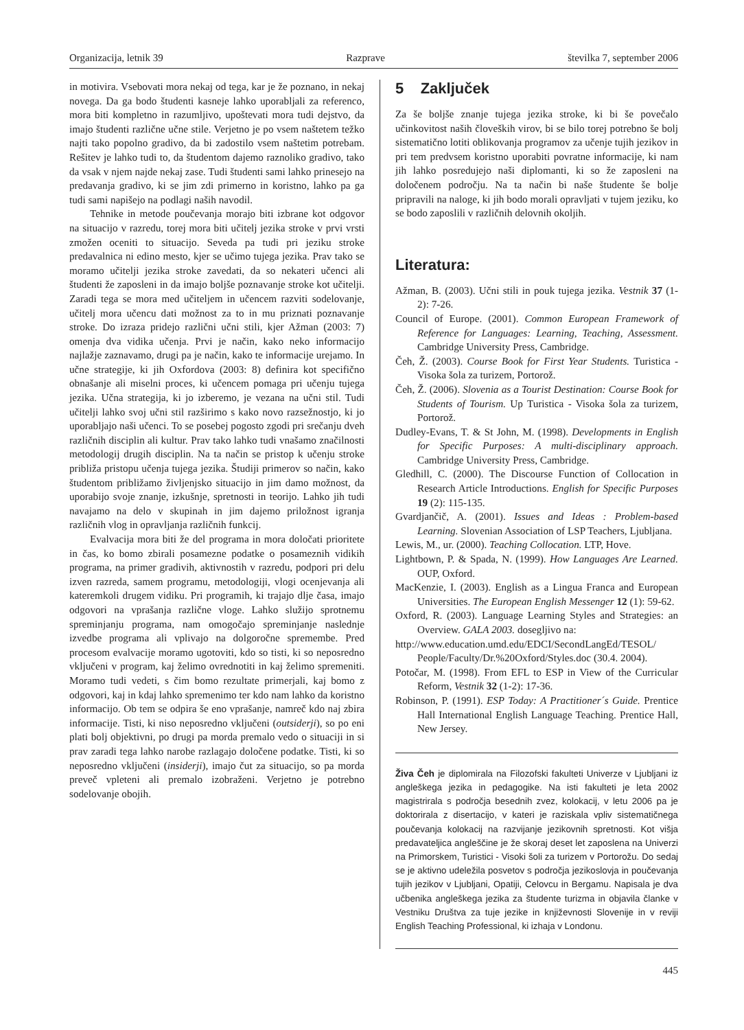Organizacija, letnik 39 Razprave številka 7, september 2006
in motivira. Vsebovati mora nekaj od tega, kar je že poznano, in nekaj novega. Da ga bodo študenti kasneje lahko uporabljali za referenco, mora biti kompletno in razumljivo, upoštevati mora tudi dejstvo, da imajo študenti različne učne stile. Verjetno je po vsem naštetem težko najti tako popolno gradivo, da bi zadostilo vsem naštetim potrebam. Rešitev je lahko tudi to, da študentom dajemo raznoliko gradivo, tako da vsak v njem najde nekaj zase. Tudi študenti sami lahko prinesejo na predavanja gradivo, ki se jim zdi primerno in koristno, lahko pa ga tudi sami napišejo na podlagi naših navodil.
Tehnike in metode poučevanja morajo biti izbrane kot odgovor na situacijo v razredu, torej mora biti učitelj jezika stroke v prvi vrsti zmožen oceniti to situacijo. Seveda pa tudi pri jeziku stroke predavalnica ni edino mesto, kjer se učimo tujega jezika. Prav tako se moramo učitelji jezika stroke zavedati, da so nekateri učenci ali študenti že zaposleni in da imajo boljše poznavanje stroke kot učitelji. Zaradi tega se mora med učiteljem in učencem razviti sodelovanje, učitelj mora učencu dati možnost za to in mu priznati poznavanje stroke. Do izraza pridejo različni učni stili, kjer Ažman (2003: 7) omenja dva vidika učenja. Prvi je način, kako neko informacijo najlažje zaznavamo, drugi pa je način, kako te informacije urejamo. In učne strategije, ki jih Oxfordova (2003: 8) definira kot specifično obnašanje ali miselni proces, ki učencem pomaga pri učenju tujega jezika. Učna strategija, ki jo izberemo, je vezana na učni stil. Tudi učitelji lahko svoj učni stil razširimo s kako novo razsežnostjo, ki jo uporabljajo naši učenci. To se posebej pogosto zgodi pri srečanju dveh različnih disciplin ali kultur. Prav tako lahko tudi vnašamo značilnosti metodologij drugih disciplin. Na ta način se pristop k učenju stroke približa pristopu učenja tujega jezika. Študiji primerov so način, kako študentom približamo življenjsko situacijo in jim damo možnost, da uporabijo svoje znanje, izkušnje, spretnosti in teorijo. Lahko jih tudi navajamo na delo v skupinah in jim dajemo priložnost igranja različnih vlog in opravljanja različnih funkcij.
Evalvacija mora biti že del programa in mora določati prioritete in čas, ko bomo zbirali posamezne podatke o posameznih vidikih programa, na primer gradivih, aktivnostih v razredu, podpori pri delu izven razreda, samem programu, metodologiji, vlogi ocenjevanja ali kateremkoli drugem vidiku. Pri programih, ki trajajo dlje časa, imajo odgovori na vprašanja različne vloge. Lahko služijo sprotnemu spreminjanju programa, nam omogočajo spreminjanje naslednje izvedbe programa ali vplivajo na dolgoročne spremembe. Pred procesom evalvacije moramo ugotoviti, kdo so tisti, ki so neposredno vključeni v program, kaj želimo ovrednotiti in kaj želimo spremeniti. Moramo tudi vedeti, s čim bomo rezultate primerjali, kaj bomo z odgovori, kaj in kdaj lahko spremenimo ter kdo nam lahko da koristno informacijo. Ob tem se odpira še eno vprašanje, namreč kdo naj zbira informacije. Tisti, ki niso neposredno vključeni (outsiderji), so po eni plati bolj objektivni, po drugi pa morda premalo vedo o situaciji in si prav zaradi tega lahko narobe razlagajo določene podatke. Tisti, ki so neposredno vključeni (insiderji), imajo čut za situacijo, so pa morda preveč vpleteni ali premalo izobraženi. Verjetno je potrebno sodelovanje obojih.
5 Zaključek
Za še boljše znanje tujega jezika stroke, ki bi še povečalo učinkovitost naših človeških virov, bi se bilo torej potrebno še bolj sistematično lotiti oblikovanja programov za učenje tujih jezikov in pri tem predvsem koristno uporabiti povratne informacije, ki nam jih lahko posredujejo naši diplomanti, ki so že zaposleni na določenem področju. Na ta način bi naše študente še bolje pripravili na naloge, ki jih bodo morali opravljati v tujem jeziku, ko se bodo zaposlili v različnih delovnih okoljih.
Literatura:
Ažman, B. (2003). Učni stili in pouk tujega jezika. Vestnik 37 (1-2): 7-26.
Council of Europe. (2001). Common European Framework of Reference for Languages: Learning, Teaching, Assessment. Cambridge University Press, Cambridge.
Čeh, Ž. (2003). Course Book for First Year Students. Turistica - Visoka šola za turizem, Portorož.
Čeh, Ž. (2006). Slovenia as a Tourist Destination: Course Book for Students of Tourism. Up Turistica - Visoka šola za turizem, Portorož.
Dudley-Evans, T. & St John, M. (1998). Developments in English for Specific Purposes: A multi-disciplinary approach. Cambridge University Press, Cambridge.
Gledhill, C. (2000). The Discourse Function of Collocation in Research Article Introductions. English for Specific Purposes 19 (2): 115-135.
Gvardjančič, A. (2001). Issues and Ideas : Problem-based Learning. Slovenian Association of LSP Teachers, Ljubljana.
Lewis, M., ur. (2000). Teaching Collocation. LTP, Hove.
Lightbown, P. & Spada, N. (1999). How Languages Are Learned. OUP, Oxford.
MacKenzie, I. (2003). English as a Lingua Franca and European Universities. The European English Messenger 12 (1): 59-62.
Oxford, R. (2003). Language Learning Styles and Strategies: an Overview. GALA 2003. dosegljivo na:
http://www.education.umd.edu/EDCI/SecondLangEd/TESOL/ People/Faculty/Dr.%20Oxford/Styles.doc (30.4. 2004).
Potočar, M. (1998). From EFL to ESP in View of the Curricular Reform, Vestnik 32 (1-2): 17-36.
Robinson, P. (1991). ESP Today: A Practitioner´s Guide. Prentice Hall International English Language Teaching. Prentice Hall, New Jersey.
Živa Čeh je diplomirala na Filozofski fakulteti Univerze v Ljubljani iz angleškega jezika in pedagogike. Na isti fakulteti je leta 2002 magistrirala s področja besednih zvez, kolokacij, v letu 2006 pa je doktorirala z disertacijo, v kateri je raziskala vpliv sistematičnega poučevanja kolokacij na razvijanje jezikovnih spretnosti. Kot višja predavateljica angleščine je že skoraj deset let zaposlena na Univerzi na Primorskem, Turistici - Visoki šoli za turizem v Portorožu. Do sedaj se je aktivno udeležila posvetov s področja jezikoslovja in poučevanja tujih jezikov v Ljubljani, Opatiji, Celovcu in Bergamu. Napisala je dva učbenika angleškega jezika za študente turizma in objavila članke v Vestniku Društva za tuje jezike in književnosti Slovenije in v reviji English Teaching Professional, ki izhaja v Londonu.
445